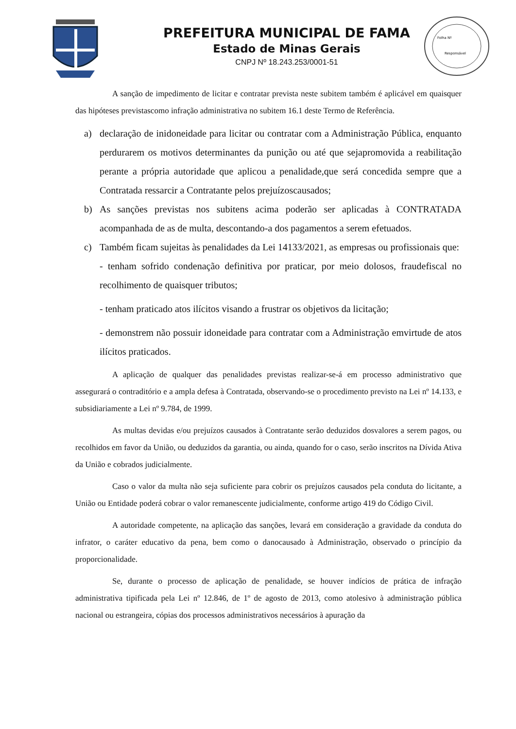PREFEITURA MUNICIPAL DE FAMA
Estado de Minas Gerais
CNPJ Nº 18.243.253/0001-51
Folha Nº
Responsável
A sanção de impedimento de licitar e contratar prevista neste subitem também é aplicável em quaisquer das hipóteses previstascomo infração administrativa no subitem 16.1 deste Termo de Referência.
a) declaração de inidoneidade para licitar ou contratar com a Administração Pública, enquanto perdurarem os motivos determinantes da punição ou até que sejapromovida a reabilitação perante a própria autoridade que aplicou a penalidade,que será concedida sempre que a Contratada ressarcir a Contratante pelos prejuízoscausados;
b) As sanções previstas nos subitens acima poderão ser aplicadas à CONTRATADA acompanhada de as de multa, descontando-a dos pagamentos a serem efetuados.
c) Também ficam sujeitas às penalidades da Lei 14133/2021, as empresas ou profissionais que:
- tenham sofrido condenação definitiva por praticar, por meio dolosos, fraudefiscal no recolhimento de quaisquer tributos;
- tenham praticado atos ilícitos visando a frustrar os objetivos da licitação;
- demonstrem não possuir idoneidade para contratar com a Administração emvirtude de atos ilícitos praticados.
A aplicação de qualquer das penalidades previstas realizar-se-á em processo administrativo que assegurará o contraditório e a ampla defesa à Contratada, observando-se o procedimento previsto na Lei nº 14.133, e subsidiariamente a Lei nº 9.784, de 1999.
As multas devidas e/ou prejuízos causados à Contratante serão deduzidos dosvalores a serem pagos, ou recolhidos em favor da União, ou deduzidos da garantia, ou ainda, quando for o caso, serão inscritos na Dívida Ativa da União e cobrados judicialmente.
Caso o valor da multa não seja suficiente para cobrir os prejuízos causados pela conduta do licitante, a União ou Entidade poderá cobrar o valor remanescente judicialmente, conforme artigo 419 do Código Civil.
A autoridade competente, na aplicação das sanções, levará em consideração a gravidade da conduta do infrator, o caráter educativo da pena, bem como o danocausado à Administração, observado o princípio da proporcionalidade.
Se, durante o processo de aplicação de penalidade, se houver indícios de prática de infração administrativa tipificada pela Lei nº 12.846, de 1º de agosto de 2013, como atolesivo à administração pública nacional ou estrangeira, cópias dos processos administrativos necessários à apuração da